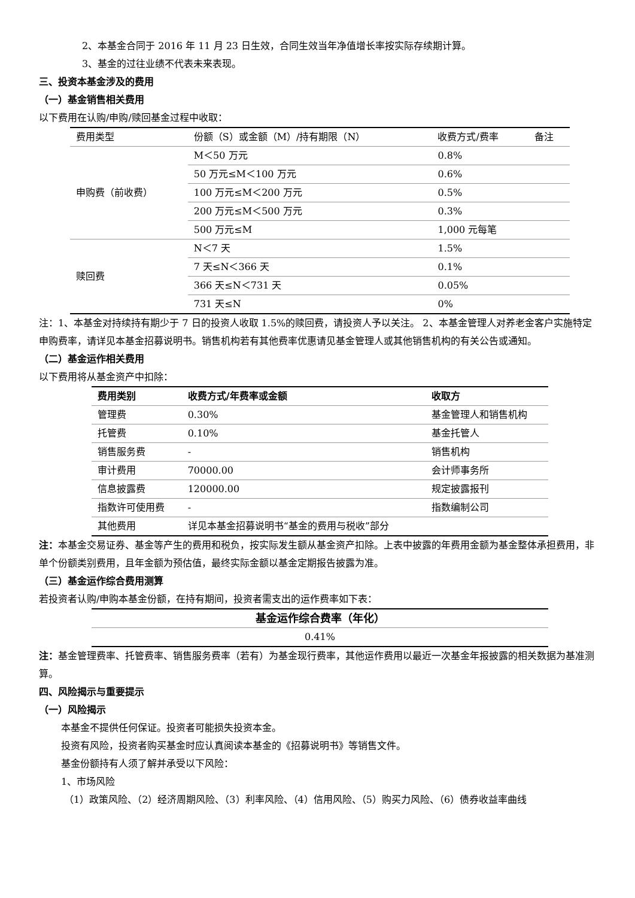2、本基金合同于 2016 年 11 月 23 日生效，合同生效当年净值增长率按实际存续期计算。
3、基金的过往业绩不代表未来表现。
三、投资本基金涉及的费用
（一）基金销售相关费用
以下费用在认购/申购/赎回基金过程中收取：
| 费用类型 | 份额（S）或金额（M）/持有期限（N） | 收费方式/费率 | 备注 |
| 申购费（前收费） | M＜50 万元 | 0.8% | |
| | 50 万元≤M＜100 万元 | 0.6% | |
| | 100 万元≤M＜200 万元 | 0.5% | |
| | 200 万元≤M＜500 万元 | 0.3% | |
| | 500 万元≤M | 1,000 元每笔 | |
| 赎回费 | N＜7 天 | 1.5% | |
| | 7 天≤N＜366 天 | 0.1% | |
| | 366 天≤N＜731 天 | 0.05% | |
| | 731 天≤N | 0% | |
注：1、本基金对持续持有期少于 7 日的投资人收取 1.5%的赎回费，请投资人予以关注。 2、本基金管理人对养老金客户实施特定申购费率，请详见本基金招募说明书。销售机构若有其他费率优惠请见基金管理人或其他销售机构的有关公告或通知。
（二）基金运作相关费用
以下费用将从基金资产中扣除：
| 费用类别 | 收费方式/年费率或金额 | 收取方 |
| --- | --- | --- |
| 管理费 | 0.30% | 基金管理人和销售机构 |
| 托管费 | 0.10% | 基金托管人 |
| 销售服务费 | - | 销售机构 |
| 审计费用 | 70000.00 | 会计师事务所 |
| 信息披露费 | 120000.00 | 规定披露报刊 |
| 指数许可使用费 | - | 指数编制公司 |
| 其他费用 | 详见本基金招募说明书“基金的费用与税收”部分 | |
注：本基金交易证券、基金等产生的费用和税负，按实际发生额从基金资产扣除。上表中披露的年费用金额为基金整体承担费用，非单个份额类别费用，且年金额为预估值，最终实际金额以基金定期报告披露为准。
（三）基金运作综合费用测算
若投资者认购/申购本基金份额，在持有期间，投资者需支出的运作费率如下表：
| 基金运作综合费率（年化） |
| --- |
| 0.41% |
注：基金管理费率、托管费率、销售服务费率（若有）为基金现行费率，其他运作费用以最近一次基金年报披露的相关数据为基准测算。
四、风险揭示与重要提示
（一）风险揭示
本基金不提供任何保证。投资者可能损失投资本金。
投资有风险，投资者购买基金时应认真阅读本基金的《招募说明书》等销售文件。
基金份额持有人须了解并承受以下风险：
1、市场风险
（1）政策风险、（2）经济周期风险、（3）利率风险、（4）信用风险、（5）购买力风险、（6）债券收益率曲线